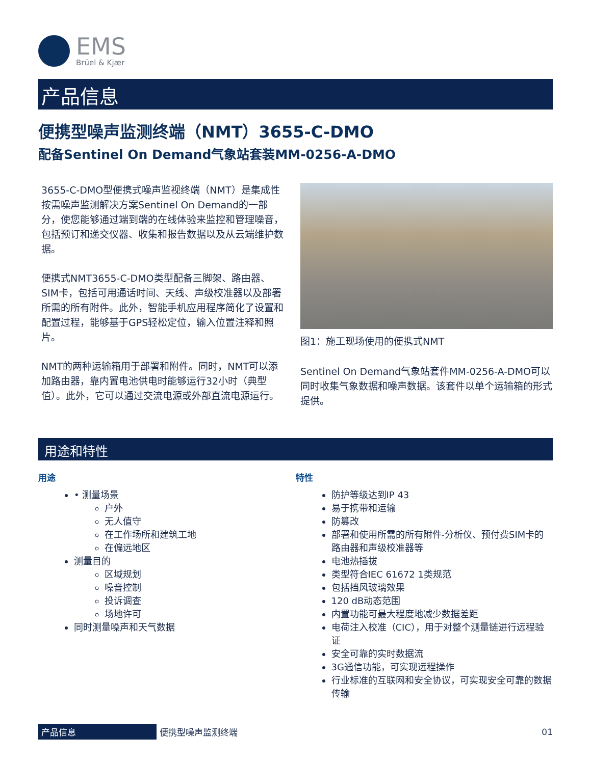EMS
Brüel & Kjær
产品信息
便携型噪声监测终端（NMT）3655-C-DMO
配备Sentinel On Demand气象站套装MM-0256-A-DMO
3655-C-DMO型便携式噪声监视终端（NMT）是集成性按需噪声监测解决方案Sentinel On Demand的一部分，使您能够通过端到端的在线体验来监控和管理噪音，包括预订和递交仪器、收集和报告数据以及从云端维护数据。
便携式NMT3655-C-DMO类型配备三脚架、路由器、SIM卡，包括可用通话时间、天线、声级校准器以及部署所需的所有附件。此外，智能手机应用程序简化了设置和配置过程，能够基于GPS轻松定位，输入位置注释和照片。
NMT的两种运输箱用于部署和附件。同时，NMT可以添加路由器，靠内置电池供电时能够运行32小时（典型值）。此外，它可以通过交流电源或外部直流电源运行。
图1：施工现场使用的便携式NMT
Sentinel On Demand气象站套件MM-0256-A-DMO可以同时收集气象数据和噪声数据。该套件以单个运输箱的形式提供。
用途和特性
用途
• 测量场景
户外
无人值守
在工作场所和建筑工地
在偏远地区
测量目的
区域规划
噪音控制
投诉调查
场地许可
同时测量噪声和天气数据
特性
防护等级达到IP 43
易于携带和运输
防篡改
部署和使用所需的所有附件-分析仪、预付费SIM卡的路由器和声级校准器等
电池热插拔
类型符合IEC 61672 1类规范
包括挡风玻璃效果
120 dB动态范围
内置功能可最大程度地减少数据差距
电荷注入校准（CIC），用于对整个测量链进行远程验证
安全可靠的实时数据流
3G通信功能，可实现远程操作
行业标准的互联网和安全协议，可实现安全可靠的数据传输
产品信息 便携型噪声监测终端 01